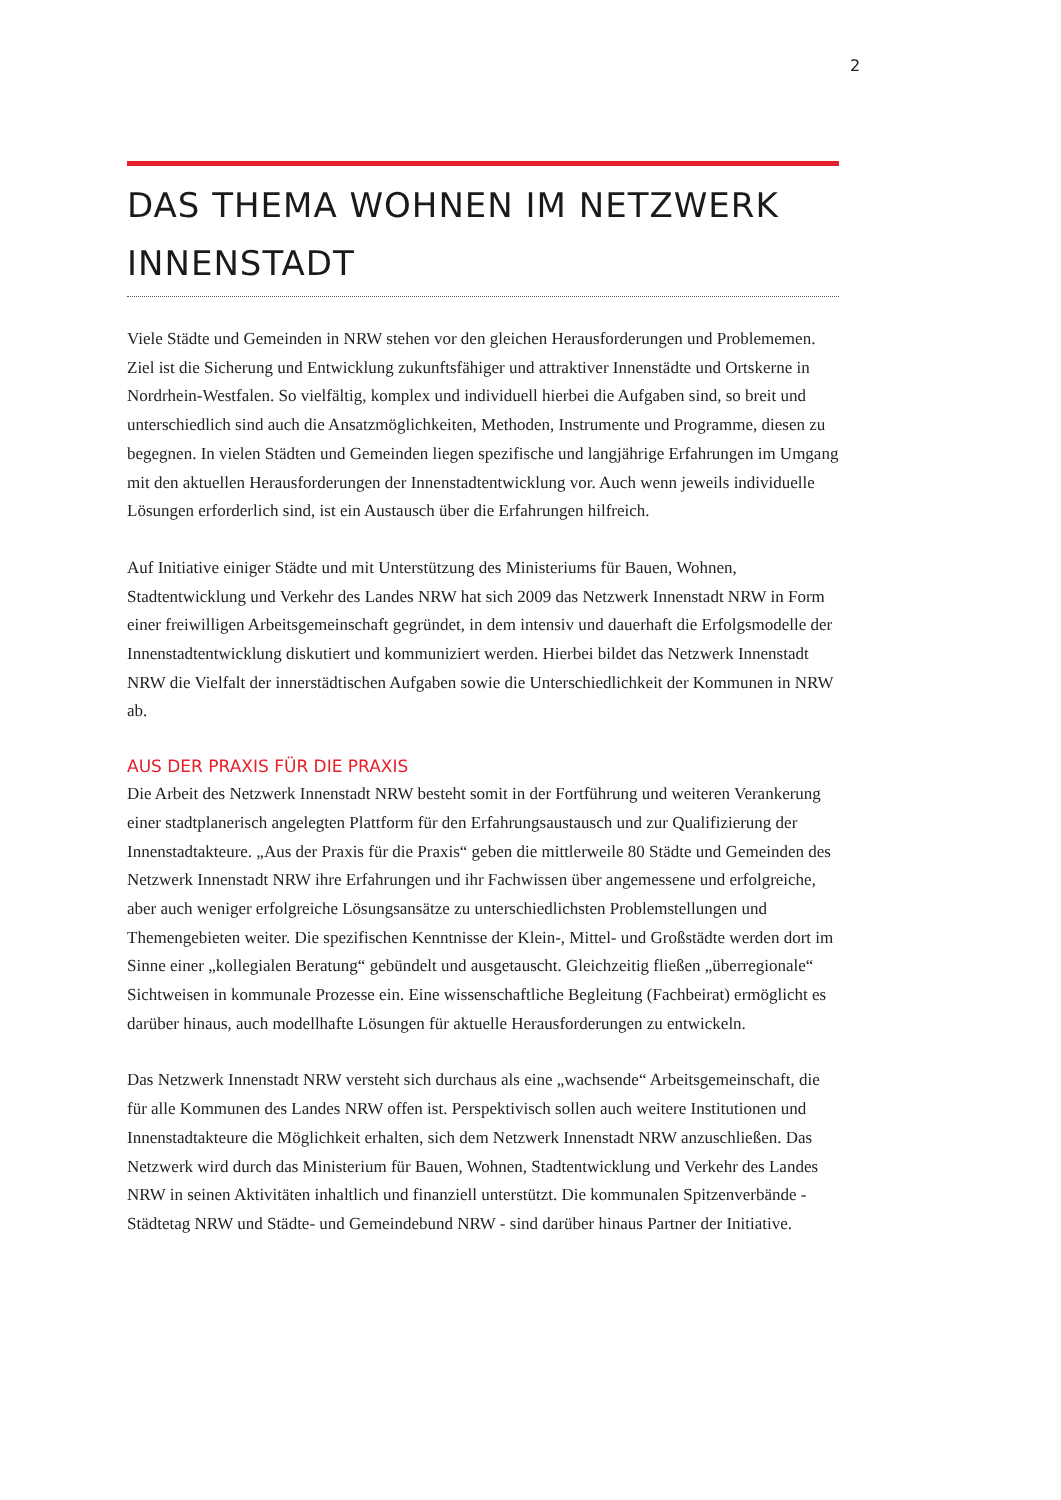2
DAS THEMA WOHNEN IM NETZWERK INNENSTADT
Viele Städte und Gemeinden in NRW stehen vor den gleichen Herausforderungen und Probleme­men. Ziel ist die Sicherung und Entwicklung zukunftsfähiger und attraktiver Innenstädte und Ortskerne in Nordrhein-Westfalen. So vielfältig, komplex und individuell hierbei die Aufgaben sind, so breit und unterschiedlich sind auch die Ansatzmöglichkeiten, Methoden, Instrumente und Programme, diesen zu begegnen. In vielen Städten und Gemeinden liegen spezifische und langjährige Erfahrungen im Umgang mit den aktuellen Herausforderungen der Innenstadtentwicklung vor. Auch wenn jeweils individuelle Lösungen erforderlich sind, ist ein Austausch über die Erfahrungen hilfreich.
Auf Initiative einiger Städte und mit Unterstützung des Ministeriums für Bauen, Wohnen, Stadtentwicklung und Verkehr des Landes NRW hat sich 2009 das Netzwerk Innenstadt NRW in Form einer freiwilligen Arbeitsgemeinschaft gegründet, in dem intensiv und dauerhaft die Erfolgsmodelle der Innenstadtentwicklung diskutiert und kommuniziert werden. Hierbei bildet das Netzwerk Innenstadt NRW die Vielfalt der innerstädtischen Aufgaben sowie die Unterschiedlichkeit der Kommunen in NRW ab.
AUS DER PRAXIS FÜR DIE PRAXIS
Die Arbeit des Netzwerk Innenstadt NRW besteht somit in der Fortführung und weiteren Verankerung einer stadtplanerisch angelegten Plattform für den Erfahrungsaustausch und zur Qualifizierung der Innenstadtakteure. „Aus der Praxis für die Praxis“ geben die mittlerweile 80 Städte und Gemeinden des Netzwerk Innenstadt NRW ihre Erfahrungen und ihr Fachwissen über angemessene und erfolgreiche, aber auch weniger erfolgreiche Lösungsansätze zu unterschiedlichsten Problemstellungen und Themengebieten weiter. Die spezifischen Kenntnisse der Klein-, Mittel- und Großstädte werden dort im Sinne einer „kollegialen Beratung“ gebündelt und ausgetauscht. Gleichzeitig fließen „überregionale“ Sichtweisen in kommunale Prozesse ein. Eine wissenschaftliche Begleitung (Fachbeirat) ermöglicht es darüber hinaus, auch modellhafte Lösungen für aktuelle Herausforderungen zu entwickeln.
Das Netzwerk Innenstadt NRW versteht sich durchaus als eine „wachsende“ Arbeitsgemeinschaft, die für alle Kommunen des Landes NRW offen ist. Perspektivisch sollen auch weitere Institutionen und Innenstadtakteure die Möglichkeit erhalten, sich dem Netzwerk Innenstadt NRW anzuschließen. Das Netzwerk wird durch das Ministerium für Bauen, Wohnen, Stadtentwicklung und Verkehr des Landes NRW in seinen Aktivitäten inhaltlich und finanziell unterstützt. Die kommunalen Spitzenverbände - Städtetag NRW und Städte- und Gemeindebund NRW - sind darüber hinaus Partner der Initiative.